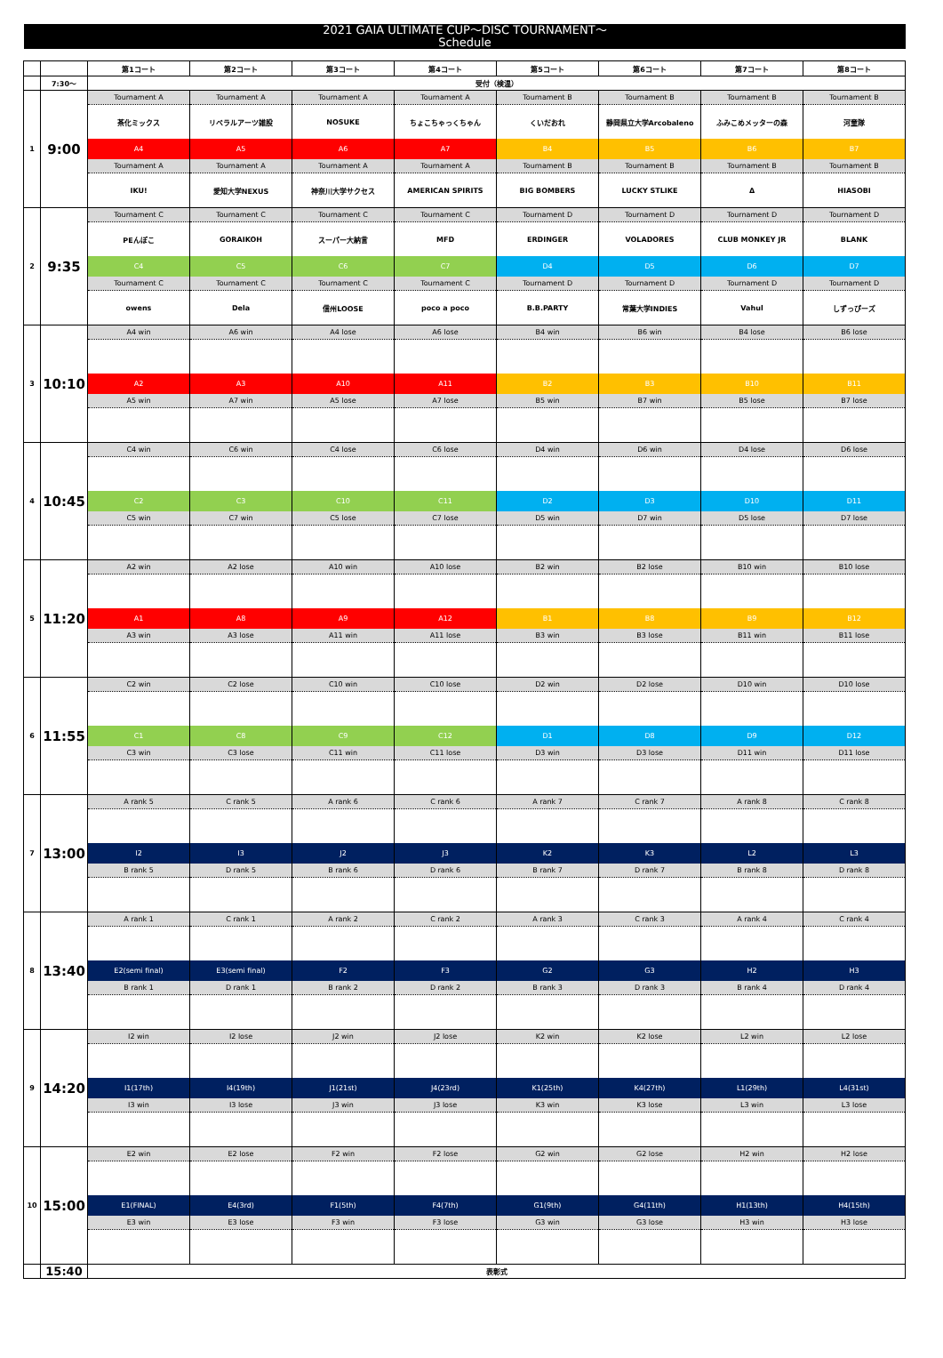2021 GAIA ULTIMATE CUP～DISC TOURNAMENT～
Schedule
| | | 第1コート | 第2コート | 第3コート | 第4コート | 第5コート | 第6コート | 第7コート | 第8コート |
| --- | --- | --- | --- | --- | --- | --- | --- | --- | --- |
| | 7:30～ | 受付（検温） | | | | | | | |
| 1 | 9:00 | Tournament A | Tournament A | Tournament A | Tournament A | Tournament B | Tournament B | Tournament B | Tournament B |
| | | 茶化ミックス | リベラルアーツ雑股 | NOSUKE | ちょこちゃっくちゃん | くいだおれ | 静岡県立大学Arcobaleno | ふみこめメッターの森 | 河童隊 |
| | | A4 | A5 | A6 | A7 | B4 | B5 | B6 | B7 |
| | | Tournament A | Tournament A | Tournament A | Tournament A | Tournament B | Tournament B | Tournament B | Tournament B |
| | | IKU! | 愛知大学NEXUS | 神奈川大学サクセス | AMERICAN SPIRITS | BIG BOMBERS | LUCKY STLIKE | Δ | HIASOBI |
| 2 | 9:35 | Tournament C | Tournament C | Tournament C | Tournament C | Tournament D | Tournament D | Tournament D | Tournament D |
| | | PEんぽこ | GORAIKOH | スーパー大納言 | MFD | ERDINGER | VOLADORES | CLUB MONKEY JR | BLANK |
| | | C4 | C5 | C6 | C7 | D4 | D5 | D6 | D7 |
| | | Tournament C | Tournament C | Tournament C | Tournament C | Tournament D | Tournament D | Tournament D | Tournament D |
| | | owens | Dela | 信州LOOSE | poco a poco | B.B.PARTY | 常葉大学INDIES | Vahul | しずっぴーズ |
| 3 | 10:10 | A4 win | A6 win | A4 lose | A6 lose | B4 win | B6 win | B4 lose | B6 lose |
| | | A2 | A3 | A10 | A11 | B2 | B3 | B10 | B11 |
| | | A5 win | A7 win | A5 lose | A7 lose | B5 win | B7 win | B5 lose | B7 lose |
| 4 | 10:45 | C4 win | C6 win | C4 lose | C6 lose | D4 win | D6 win | D4 lose | D6 lose |
| | | C2 | C3 | C10 | C11 | D2 | D3 | D10 | D11 |
| | | C5 win | C7 win | C5 lose | C7 lose | D5 win | D7 win | D5 lose | D7 lose |
| 5 | 11:20 | A2 win | A2 lose | A10 win | A10 lose | B2 win | B2 lose | B10 win | B10 lose |
| | | A1 | A8 | A9 | A12 | B1 | B8 | B9 | B12 |
| | | A3 win | A3 lose | A11 win | A11 lose | B3 win | B3 lose | B11 win | B11 lose |
| 6 | 11:55 | C2 win | C2 lose | C10 win | C10 lose | D2 win | D2 lose | D10 win | D10 lose |
| | | C1 | C8 | C9 | C12 | D1 | D8 | D9 | D12 |
| | | C3 win | C3 lose | C11 win | C11 lose | D3 win | D3 lose | D11 win | D11 lose |
| 7 | 13:00 | A rank 5 | C rank 5 | A rank 6 | C rank 6 | A rank 7 | C rank 7 | A rank 8 | C rank 8 |
| | | I2 | I3 | J2 | J3 | K2 | K3 | L2 | L3 |
| | | B rank 5 | D rank 5 | B rank 6 | D rank 6 | B rank 7 | D rank 7 | B rank 8 | D rank 8 |
| 8 | 13:40 | A rank 1 | C rank 1 | A rank 2 | C rank 2 | A rank 3 | C rank 3 | A rank 4 | C rank 4 |
| | | E2(semi final) | E3(semi final) | F2 | F3 | G2 | G3 | H2 | H3 |
| | | B rank 1 | D rank 1 | B rank 2 | D rank 2 | B rank 3 | D rank 3 | B rank 4 | D rank 4 |
| 9 | 14:20 | I2 win | I2 lose | J2 win | J2 lose | K2 win | K2 lose | L2 win | L2 lose |
| | | I1(17th) | I4(19th) | J1(21st) | J4(23rd) | K1(25th) | K4(27th) | L1(29th) | L4(31st) |
| | | I3 win | I3 lose | J3 win | J3 lose | K3 win | K3 lose | L3 win | L3 lose |
| 10 | 15:00 | E2 win | E2 lose | F2 win | F2 lose | G2 win | G2 lose | H2 win | H2 lose |
| | | E1(FINAL) | E4(3rd) | F1(5th) | F4(7th) | G1(9th) | G4(11th) | H1(13th) | H4(15th) |
| | | E3 win | E3 lose | F3 win | F3 lose | G3 win | G3 lose | H3 win | H3 lose |
| | 15:40 | 表彰式 | | | | | | | |